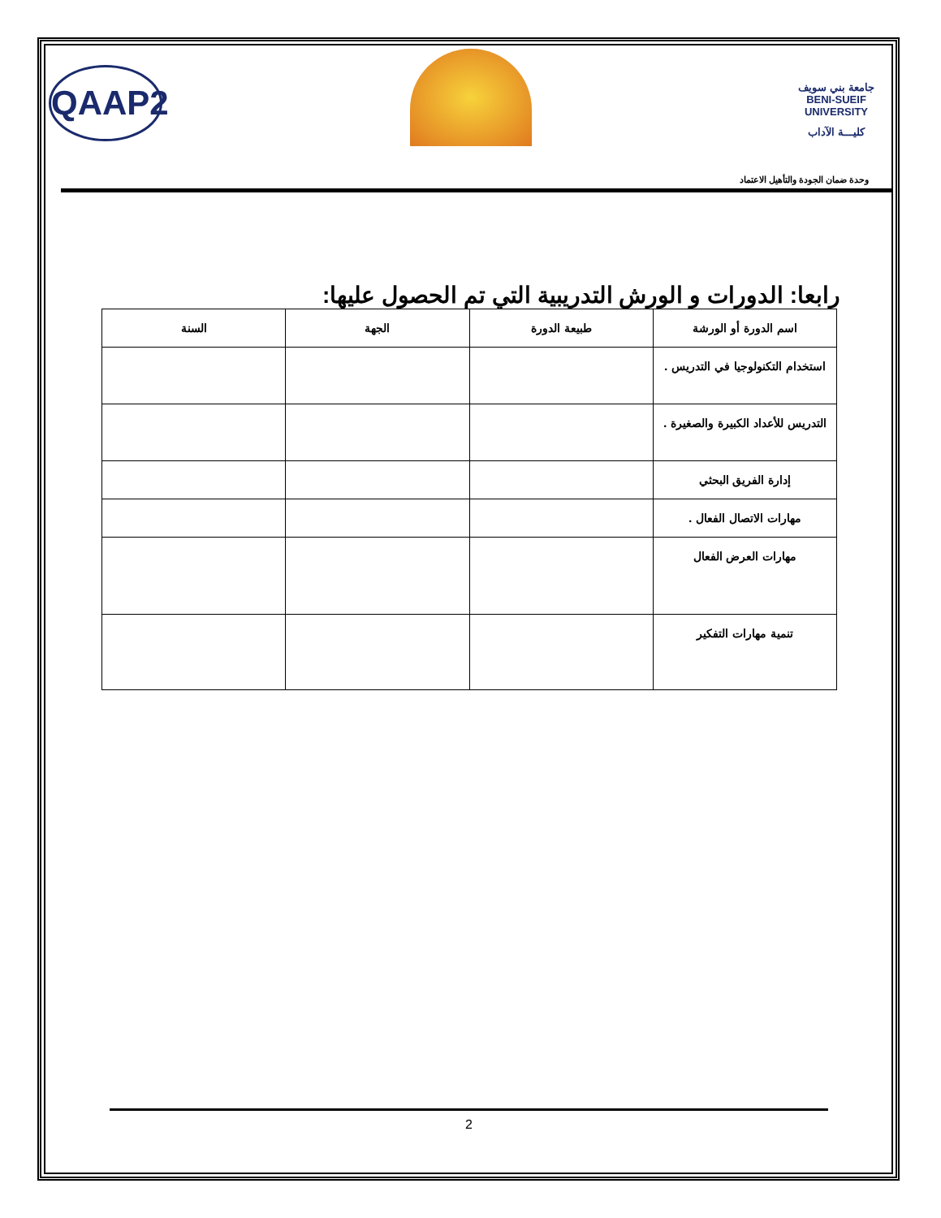QAAP2
جامعة بني سويف
BENI-SUEIF UNIVERSITY
كليـــة الآداب
وحدة ضمان الجودة والتأهيل الاعتماد
رابعا: الدورات و الورش التدريبية التي تم الحصول عليها:
| اسم الدورة أو الورشة | طبيعة الدورة | الجهة | السنة |
| --- | --- | --- | --- |
| استخدام التكنولوجيا في التدريس . | | | |
| التدريس للأعداد الكبيرة والصغيرة . | | | |
| إدارة الفريق البحثي | | | |
| مهارات الاتصال الفعال . | | | |
| مهارات العرض الفعال | | | |
| تنمية مهارات التفكير | | | |
2